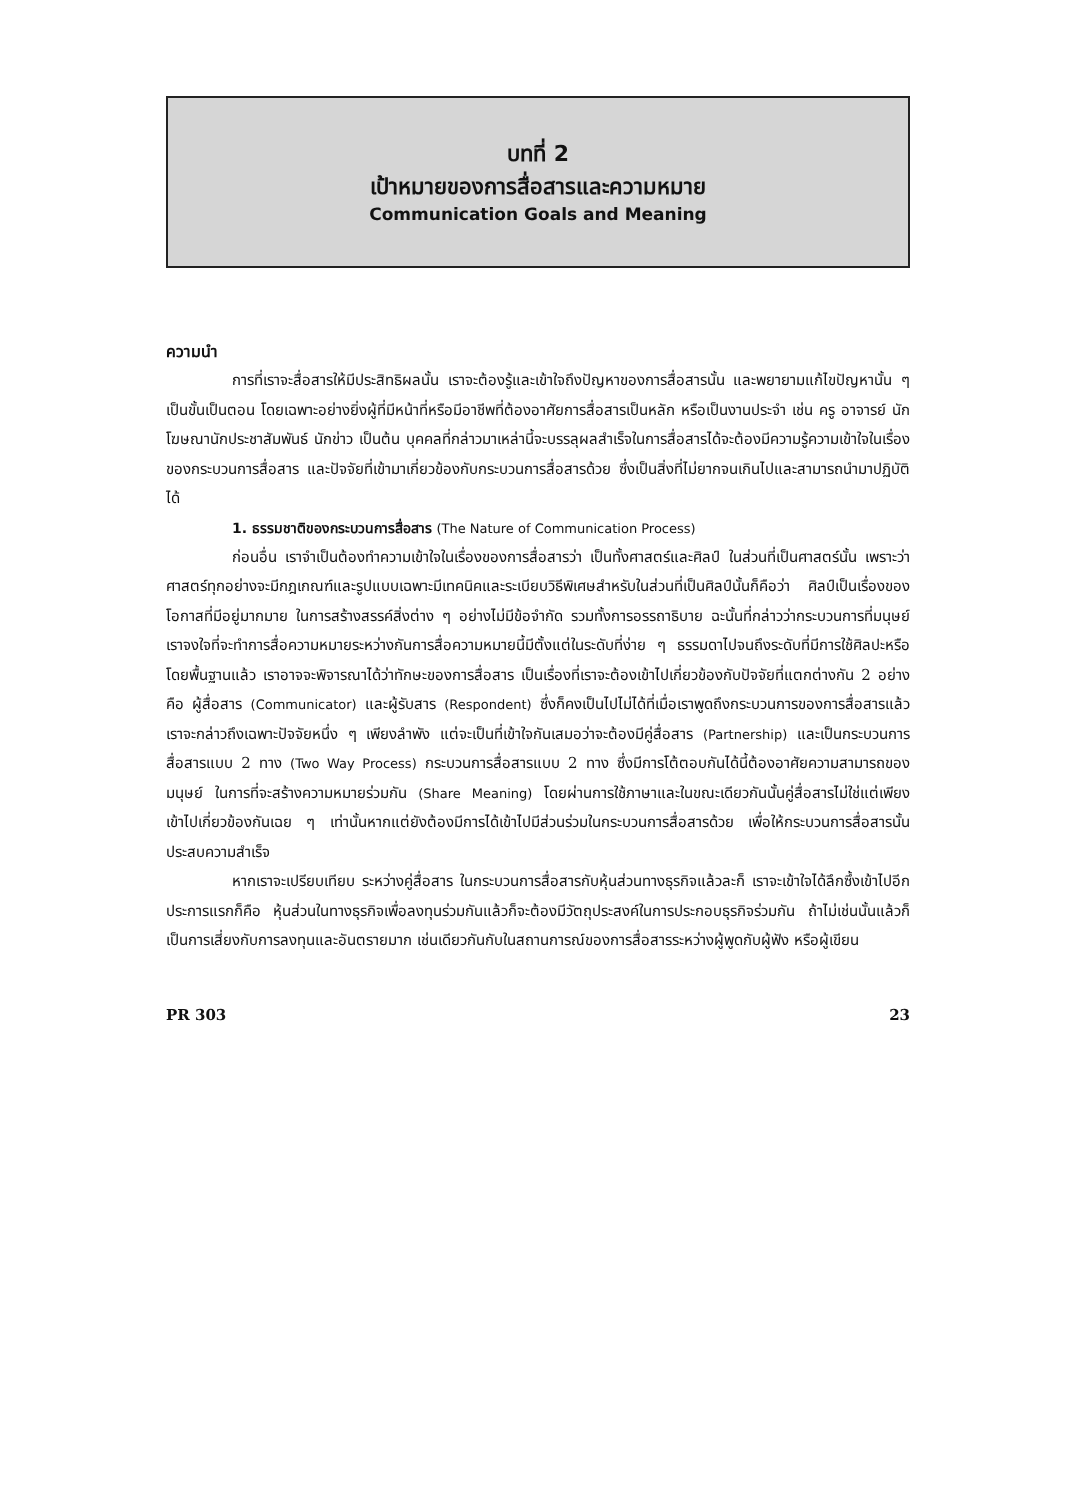บทที่ 2
เป้าหมายของการสื่อสารและความหมาย
Communication Goals and Meaning
ความนำ
การที่เราจะสื่อสารให้มีประสิทธิผลนั้น เราจะต้องรู้และเข้าใจถึงปัญหาของการสื่อสารนั้น และพยายามแก้ไขปัญหานั้น ๆ เป็นขั้นเป็นตอน โดยเฉพาะอย่างยิ่งผู้ที่มีหน้าที่หรือมีอาชีพที่ต้องอาศัยการสื่อสารเป็นหลัก หรือเป็นงานประจำ เช่น ครู อาจารย์ นักโฆษณานักประชาสัมพันธ์ นักข่าว เป็นต้น บุคคลที่กล่าวมาเหล่านี้จะบรรลุผลสำเร็จในการสื่อสารได้จะต้องมีความรู้ความเข้าใจในเรื่องของกระบวนการสื่อสาร และปัจจัยที่เข้ามาเกี่ยวข้องกับกระบวนการสื่อสารด้วย ซึ่งเป็นสิ่งที่ไม่ยากจนเกินไปและสามารถนำมาปฏิบัติได้
1. ธรรมชาติของกระบวนการสื่อสาร (The Nature of Communication Process)
ก่อนอื่น เราจำเป็นต้องทำความเข้าใจในเรื่องของการสื่อสารว่า เป็นทั้งศาสตร์และศิลป์ ในส่วนที่เป็นศาสตร์นั้น เพราะว่าศาสตร์ทุกอย่างจะมีกฎเกณฑ์และรูปแบบเฉพาะมีเทคนิคและระเบียบวิธีพิเศษสำหรับในส่วนที่เป็นศิลป์นั้นก็คือว่า ศิลป์เป็นเรื่องของโอกาสที่มีอยู่มากมาย ในการสร้างสรรค์สิ่งต่าง ๆ อย่างไม่มีข้อจำกัด รวมทั้งการอรรถาธิบาย ฉะนั้นที่กล่าวว่ากระบวนการที่มนุษย์เราจงใจที่จะทำการสื่อความหมายระหว่างกันการสื่อความหมายนี้มีตั้งแต่ในระดับที่ง่าย ๆ ธรรมดาไปจนถึงระดับที่มีการใช้ศิลปะหรือโดยพื้นฐานแล้ว เราอาจจะพิจารณาได้ว่าทักษะของการสื่อสาร เป็นเรื่องที่เราจะต้องเข้าไปเกี่ยวข้องกับปัจจัยที่แตกต่างกัน 2 อย่างคือ ผู้สื่อสาร (Communicator) และผู้รับสาร (Respondent) ซึ่งก็คงเป็นไปไม่ได้ที่เมื่อเราพูดถึงกระบวนการของการสื่อสารแล้ว เราจะกล่าวถึงเฉพาะปัจจัยหนึ่ง ๆ เพียงลำพัง แต่จะเป็นที่เข้าใจกันเสมอว่าจะต้องมีคู่สื่อสาร (Partnership) และเป็นกระบวนการสื่อสารแบบ 2 ทาง (Two Way Process) กระบวนการสื่อสารแบบ 2 ทาง ซึ่งมีการโต้ตอบกันได้นี้ต้องอาศัยความสามารถของมนุษย์ ในการที่จะสร้างความหมายร่วมกัน (Share Meaning) โดยผ่านการใช้ภาษาและในขณะเดียวกันนั้นคู่สื่อสารไม่ใช่แต่เพียงเข้าไปเกี่ยวข้องกันเฉย ๆ เท่านั้นหากแต่ยังต้องมีการได้เข้าไปมีส่วนร่วมในกระบวนการสื่อสารด้วย เพื่อให้กระบวนการสื่อสารนั้นประสบความสำเร็จ
หากเราจะเปรียบเทียบ ระหว่างคู่สื่อสาร ในกระบวนการสื่อสารกับหุ้นส่วนทางธุรกิจแล้วละก็ เราจะเข้าใจได้ลึกซึ้งเข้าไปอีก ประการแรกก็คือ หุ้นส่วนในทางธุรกิจเพื่อลงทุนร่วมกันแล้วก็จะต้องมีวัตถุประสงค์ในการประกอบธุรกิจร่วมกัน ถ้าไม่เช่นนั้นแล้วก็เป็นการเสี่ยงกับการลงทุนและอันตรายมาก เช่นเดียวกันกับในสถานการณ์ของการสื่อสารระหว่างผู้พูดกับผู้ฟัง หรือผู้เขียน
PR 303 23